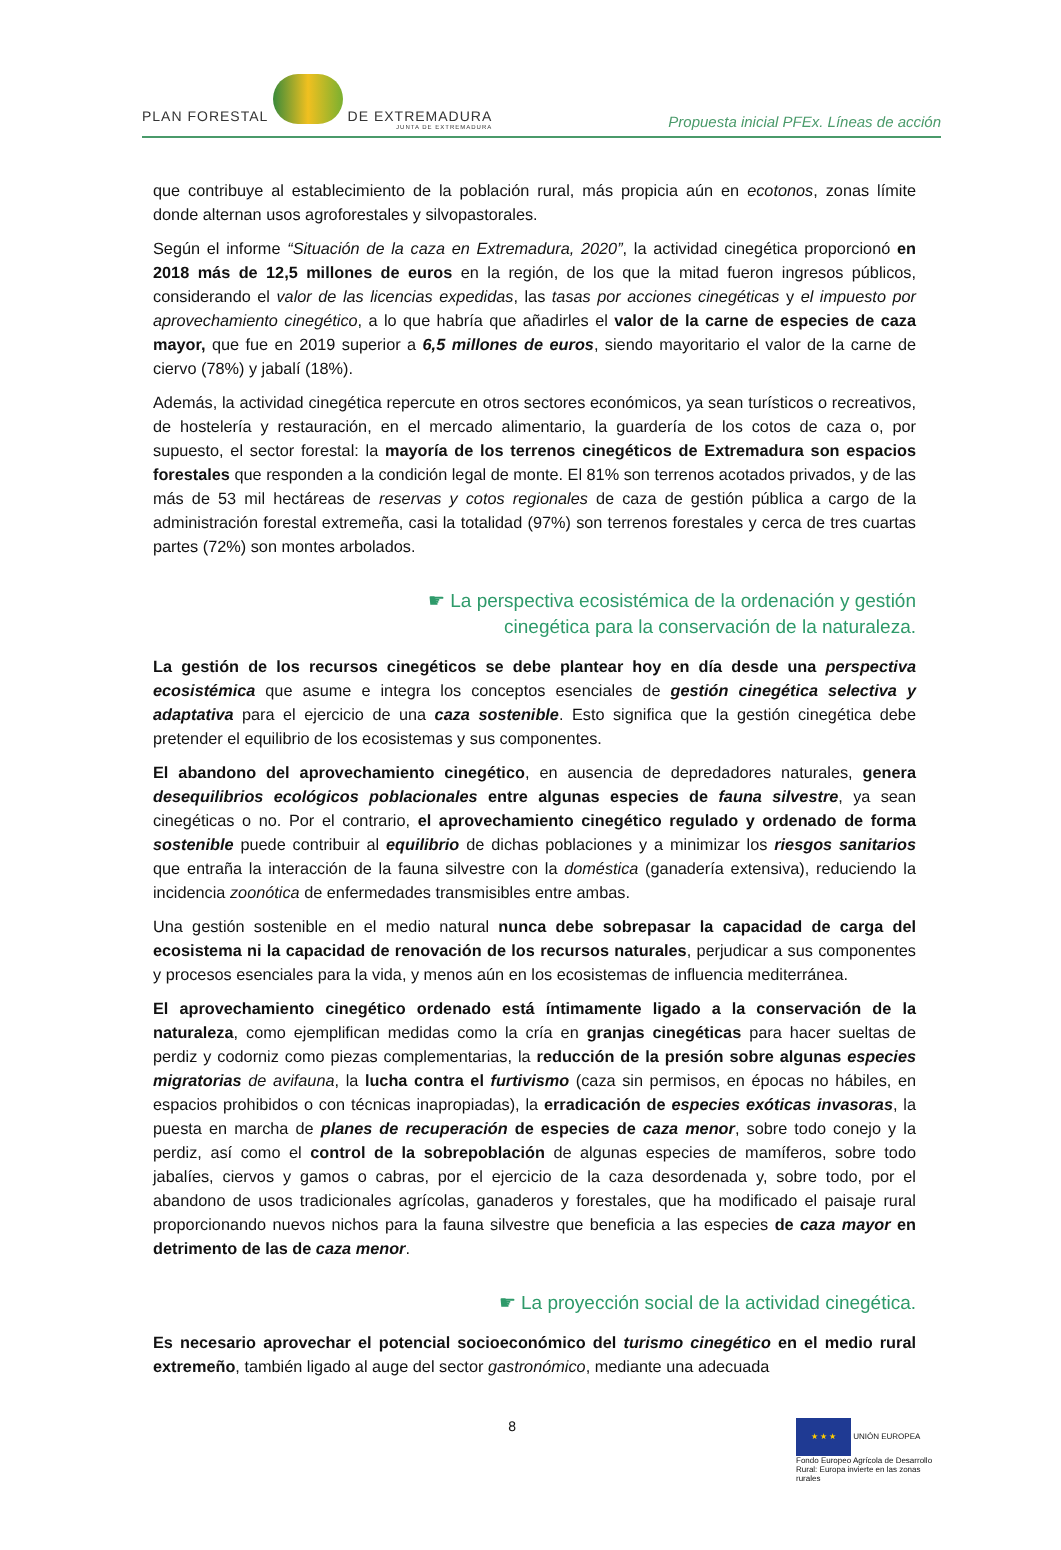PLAN FORESTAL DE EXTREMADURA
JUNTA DE EXTREMADURA
Propuesta inicial PFEx. Líneas de acción
que contribuye al establecimiento de la población rural, más propicia aún en ecotonos, zonas límite donde alternan usos agroforestales y silvopastorales.
Según el informe “Situación de la caza en Extremadura, 2020”, la actividad cinegética proporcionó en 2018 más de 12,5 millones de euros en la región, de los que la mitad fueron ingresos públicos, considerando el valor de las licencias expedidas, las tasas por acciones cinegéticas y el impuesto por aprovechamiento cinegético, a lo que habría que añadirles el valor de la carne de especies de caza mayor, que fue en 2019 superior a 6,5 millones de euros, siendo mayoritario el valor de la carne de ciervo (78%) y jabalí (18%).
Además, la actividad cinegética repercute en otros sectores económicos, ya sean turísticos o recreativos, de hostelería y restauración, en el mercado alimentario, la guardería de los cotos de caza o, por supuesto, el sector forestal: la mayoría de los terrenos cinegéticos de Extremadura son espacios forestales que responden a la condición legal de monte. El 81% son terrenos acotados privados, y de las más de 53 mil hectáreas de reservas y cotos regionales de caza de gestión pública a cargo de la administración forestal extremeña, casi la totalidad (97%) son terrenos forestales y cerca de tres cuartas partes (72%) son montes arbolados.
☛ La perspectiva ecosistémica de la ordenación y gestión
cinegética para la conservación de la naturaleza.
La gestión de los recursos cinegéticos se debe plantear hoy en día desde una perspectiva ecosistémica que asume e integra los conceptos esenciales de gestión cinegética selectiva y adaptativa para el ejercicio de una caza sostenible. Esto significa que la gestión cinegética debe pretender el equilibrio de los ecosistemas y sus componentes.
El abandono del aprovechamiento cinegético, en ausencia de depredadores naturales, genera desequilibrios ecológicos poblacionales entre algunas especies de fauna silvestre, ya sean cinegéticas o no. Por el contrario, el aprovechamiento cinegético regulado y ordenado de forma sostenible puede contribuir al equilibrio de dichas poblaciones y a minimizar los riesgos sanitarios que entraña la interacción de la fauna silvestre con la doméstica (ganadería extensiva), reduciendo la incidencia zoonótica de enfermedades transmisibles entre ambas.
Una gestión sostenible en el medio natural nunca debe sobrepasar la capacidad de carga del ecosistema ni la capacidad de renovación de los recursos naturales, perjudicar a sus componentes y procesos esenciales para la vida, y menos aún en los ecosistemas de influencia mediterránea.
El aprovechamiento cinegético ordenado está íntimamente ligado a la conservación de la naturaleza, como ejemplifican medidas como la cría en granjas cinegéticas para hacer sueltas de perdiz y codorniz como piezas complementarias, la reducción de la presión sobre algunas especies migratorias de avifauna, la lucha contra el furtivismo (caza sin permisos, en épocas no hábiles, en espacios prohibidos o con técnicas inapropiadas), la erradicación de especies exóticas invasoras, la puesta en marcha de planes de recuperación de especies de caza menor, sobre todo conejo y la perdiz, así como el control de la sobrepoblación de algunas especies de mamíferos, sobre todo jabalíes, ciervos y gamos o cabras, por el ejercicio de la caza desordenada y, sobre todo, por el abandono de usos tradicionales agrícolas, ganaderos y forestales, que ha modificado el paisaje rural proporcionando nuevos nichos para la fauna silvestre que beneficia a las especies de caza mayor en detrimento de las de caza menor.
☛ La proyección social de la actividad cinegética.
Es necesario aprovechar el potencial socioeconómico del turismo cinegético en el medio rural extremeño, también ligado al auge del sector gastronómico, mediante una adecuada
8
★ ★ ★ UNIÓN EUROPEA
Fondo Europeo Agrícola de Desarrollo Rural: Europa invierte en las zonas rurales